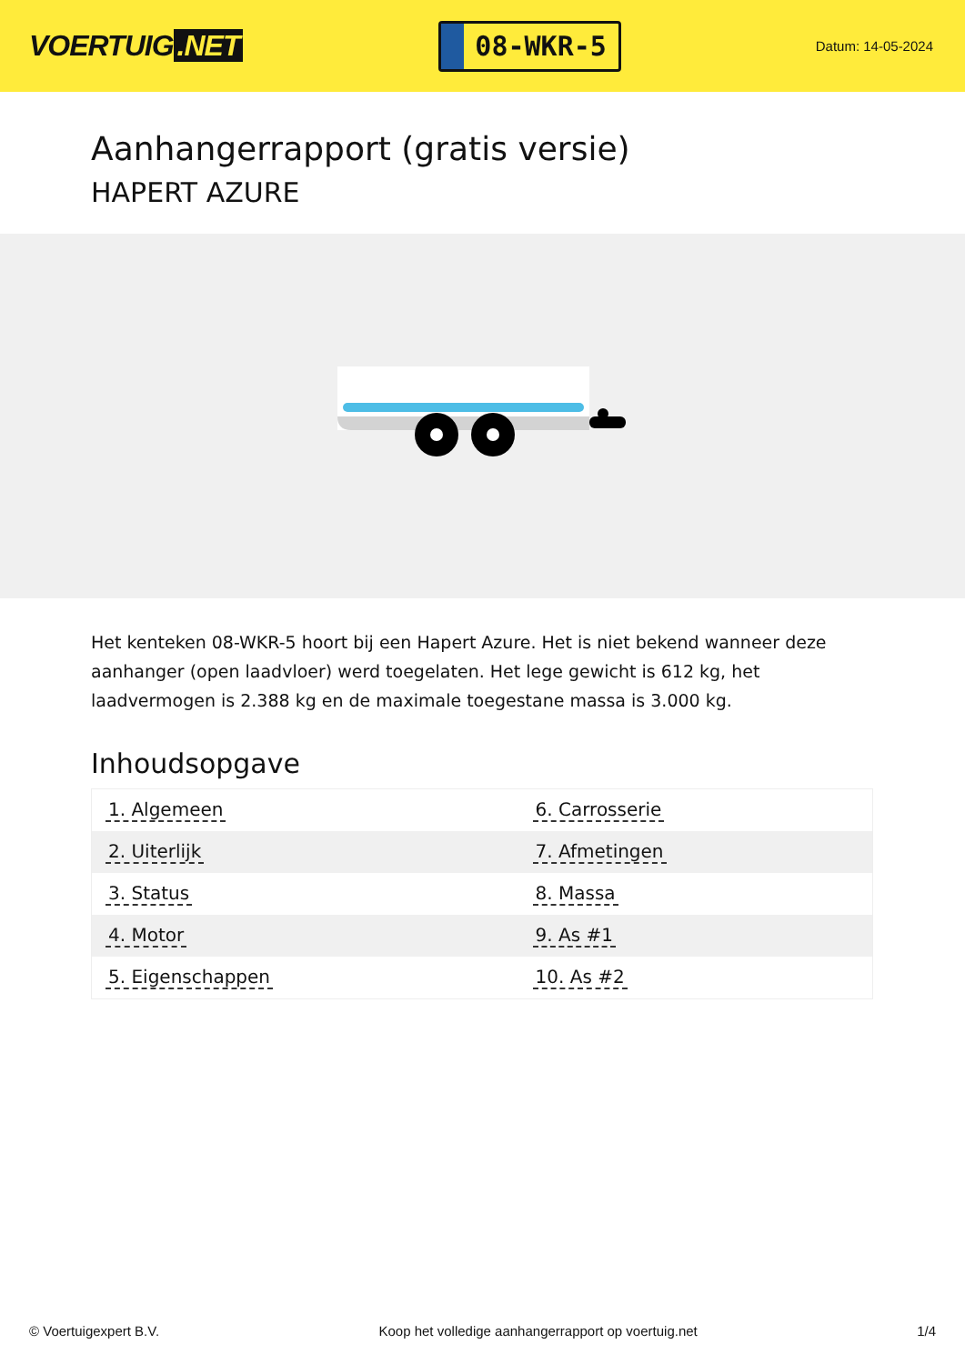VOERTUIG.NET
08-WKR-5
Datum: 14-05-2024
Aanhangerrapport (gratis versie)
HAPERT AZURE
Het kenteken 08-WKR-5 hoort bij een Hapert Azure. Het is niet bekend wanneer deze aanhanger (open laadvloer) werd toegelaten. Het lege gewicht is 612 kg, het laadvermogen is 2.388 kg en de maximale toegestane massa is 3.000 kg.
Inhoudsopgave
| 1. Algemeen | 6. Carrosserie |
| 2. Uiterlijk | 7. Afmetingen |
| 3. Status | 8. Massa |
| 4. Motor | 9. As #1 |
| 5. Eigenschappen | 10. As #2 |
© Voertuigexpert B.V. Koop het volledige aanhangerrapport op voertuig.net 1/4